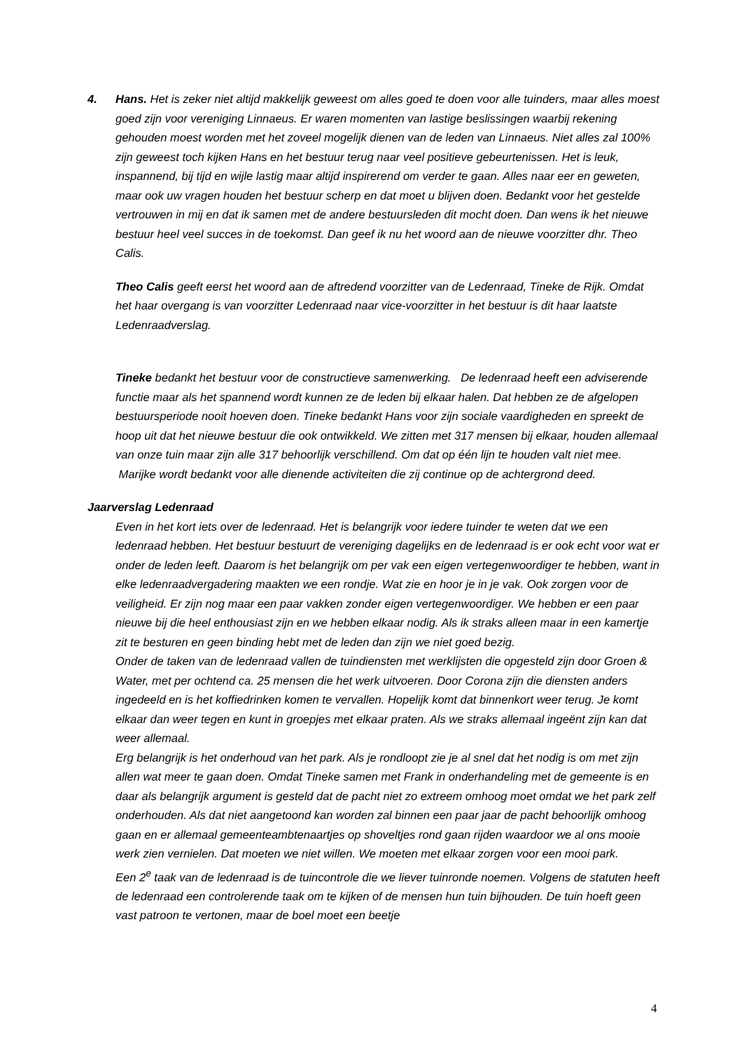4. Hans. Het is zeker niet altijd makkelijk geweest om alles goed te doen voor alle tuinders, maar alles moest goed zijn voor vereniging Linnaeus. Er waren momenten van lastige beslissingen waarbij rekening gehouden moest worden met het zoveel mogelijk dienen van de leden van Linnaeus. Niet alles zal 100% zijn geweest toch kijken Hans en het bestuur terug naar veel positieve gebeurtenissen. Het is leuk, inspannend, bij tijd en wijle lastig maar altijd inspirerend om verder te gaan. Alles naar eer en geweten, maar ook uw vragen houden het bestuur scherp en dat moet u blijven doen. Bedankt voor het gestelde vertrouwen in mij en dat ik samen met de andere bestuursleden dit mocht doen. Dan wens ik het nieuwe bestuur heel veel succes in de toekomst. Dan geef ik nu het woord aan de nieuwe voorzitter dhr. Theo Calis.
Theo Calis geeft eerst het woord aan de aftredend voorzitter van de Ledenraad, Tineke de Rijk. Omdat het haar overgang is van voorzitter Ledenraad naar vice-voorzitter in het bestuur is dit haar laatste Ledenraadverslag.
Tineke bedankt het bestuur voor de constructieve samenwerking. De ledenraad heeft een adviserende functie maar als het spannend wordt kunnen ze de leden bij elkaar halen. Dat hebben ze de afgelopen bestuursperiode nooit hoeven doen. Tineke bedankt Hans voor zijn sociale vaardigheden en spreekt de hoop uit dat het nieuwe bestuur die ook ontwikkeld. We zitten met 317 mensen bij elkaar, houden allemaal van onze tuin maar zijn alle 317 behoorlijk verschillend. Om dat op één lijn te houden valt niet mee. Marijke wordt bedankt voor alle dienende activiteiten die zij continue op de achtergrond deed.
Jaarverslag Ledenraad
Even in het kort iets over de ledenraad. Het is belangrijk voor iedere tuinder te weten dat we een ledenraad hebben. Het bestuur bestuurt de vereniging dagelijks en de ledenraad is er ook echt voor wat er onder de leden leeft. Daarom is het belangrijk om per vak een eigen vertegenwoordiger te hebben, want in elke ledenraadvergadering maakten we een rondje. Wat zie en hoor je in je vak. Ook zorgen voor de veiligheid. Er zijn nog maar een paar vakken zonder eigen vertegenwoordiger. We hebben er een paar nieuwe bij die heel enthousiast zijn en we hebben elkaar nodig. Als ik straks alleen maar in een kamertje zit te besturen en geen binding hebt met de leden dan zijn we niet goed bezig.
Onder de taken van de ledenraad vallen de tuindiensten met werklijsten die opgesteld zijn door Groen & Water, met per ochtend ca. 25 mensen die het werk uitvoeren. Door Corona zijn die diensten anders ingedeeld en is het koffiedrinken komen te vervallen. Hopelijk komt dat binnenkort weer terug. Je komt elkaar dan weer tegen en kunt in groepjes met elkaar praten. Als we straks allemaal ingeënt zijn kan dat weer allemaal.
Erg belangrijk is het onderhoud van het park. Als je rondloopt zie je al snel dat het nodig is om met zijn allen wat meer te gaan doen. Omdat Tineke samen met Frank in onderhandeling met de gemeente is en daar als belangrijk argument is gesteld dat de pacht niet zo extreem omhoog moet omdat we het park zelf onderhouden. Als dat niet aangetoond kan worden zal binnen een paar jaar de pacht behoorlijk omhoog gaan en er allemaal gemeenteambtenaartjes op shoveltjes rond gaan rijden waardoor we al ons mooie werk zien vernielen. Dat moeten we niet willen. We moeten met elkaar zorgen voor een mooi park.
Een 2<sup>e</sup> taak van de ledenraad is de tuincontrole die we liever tuinronde noemen. Volgens de statuten heeft de ledenraad een controlerende taak om te kijken of de mensen hun tuin bijhouden. De tuin hoeft geen vast patroon te vertonen, maar de boel moet een beetje
4